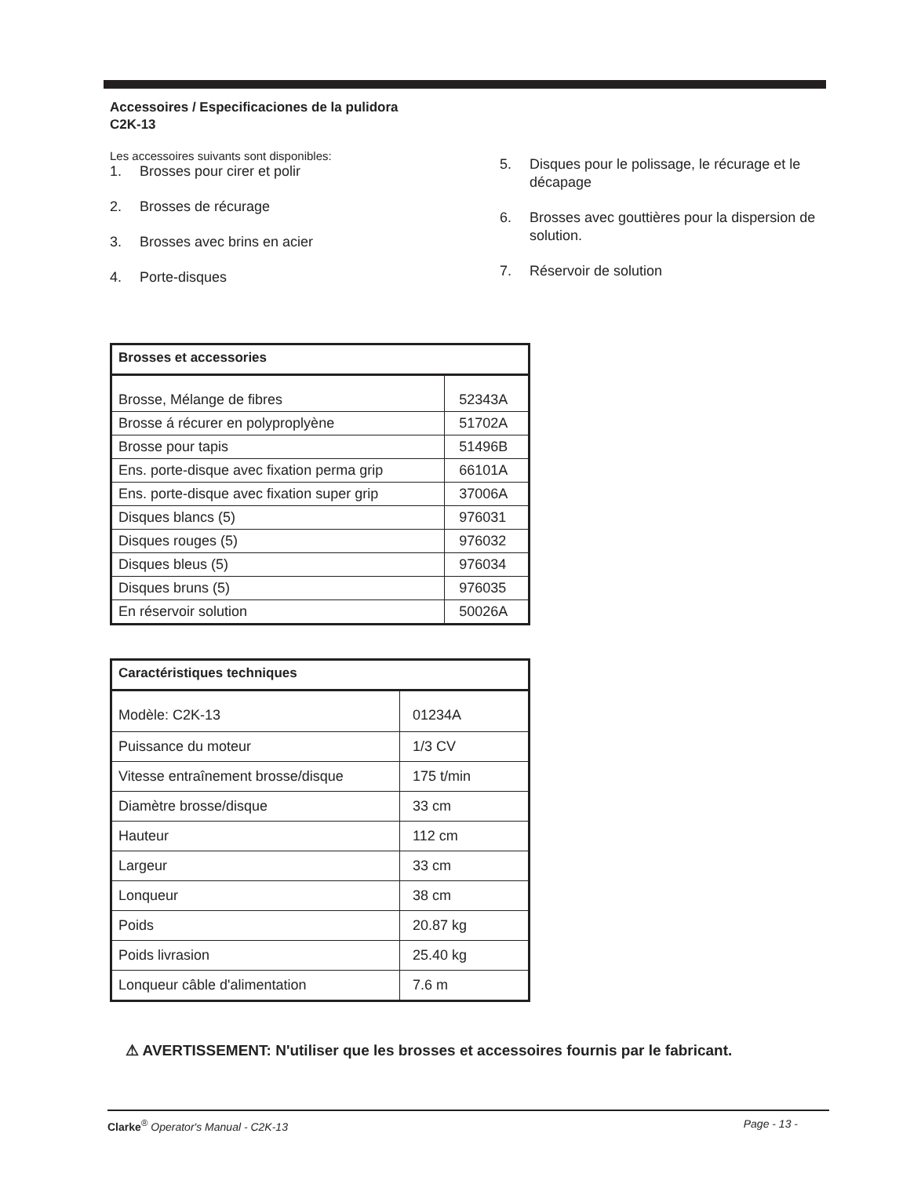Accessoires / Especificaciones de la pulidora
C2K-13
Les accessoires suivants sont disponibles:
1. Brosses pour cirer et polir
2. Brosses de récurage
3. Brosses avec brins en acier
4. Porte-disques
5. Disques pour le polissage, le récurage et le décapage
6. Brosses avec gouttières pour la dispersion de solution.
7. Réservoir de solution
| Brosses et accessories | |
| --- | --- |
| Brosse, Mélange de fibres | 52343A |
| Brosse á récurer en polyproplyène | 51702A |
| Brosse pour tapis | 51496B |
| Ens. porte-disque avec fixation perma grip | 66101A |
| Ens. porte-disque avec fixation super grip | 37006A |
| Disques blancs (5) | 976031 |
| Disques rouges (5) | 976032 |
| Disques bleus (5) | 976034 |
| Disques bruns (5) | 976035 |
| En réservoir solution | 50026A |
| Caractéristiques techniques | |
| --- | --- |
| Modèle: C2K-13 | 01234A |
| Puissance du moteur | 1/3 CV |
| Vitesse entraînement brosse/disque | 175 t/min |
| Diamètre brosse/disque | 33 cm |
| Hauteur | 112 cm |
| Largeur | 33 cm |
| Lonqueur | 38 cm |
| Poids | 20.87 kg |
| Poids livrasion | 25.40 kg |
| Lonqueur câble d'alimentation | 7.6 m |
⚠ AVERTISSEMENT: N'utiliser que les brosses et accessoires fournis par le fabricant.
Clarke<sup>®</sup> Operator's Manual - C2K-13 Page - 13 -